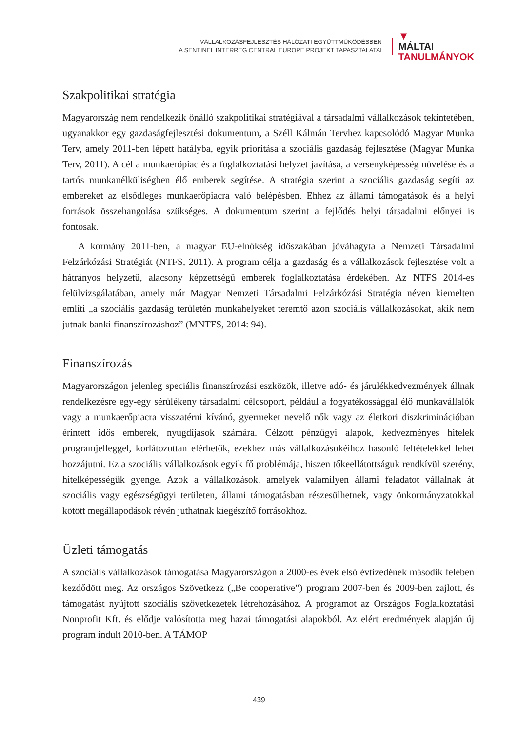VÁLLALKOZÁSFEJLESZTÉS HÁLÓZATI EGYÜTTMŰKÖDÉSBEN
A SENTINEL INTERREG CENTRAL EUROPE PROJEKT TAPASZTALATAI
▼
MÁLTAI
TANULMÁNYOK
Szakpolitikai stratégia
Magyarország nem rendelkezik önálló szakpolitikai stratégiával a társadalmi vállalkozások tekintetében, ugyanakkor egy gazdaságfejlesztési dokumentum, a Széll Kálmán Tervhez kapcsolódó Magyar Munka Terv, amely 2011-ben lépett hatályba, egyik prioritása a szociális gazdaság fejlesztése (Magyar Munka Terv, 2011). A cél a munkaerőpiac és a foglalkoztatási helyzet javítása, a versenyképesség növelése és a tartós munkanélküliségben élő emberek segítése. A stratégia szerint a szociális gazdaság segíti az embereket az elsődleges munkaerőpiacra való belépésben. Ehhez az állami támogatások és a helyi források összehangolása szükséges. A dokumentum szerint a fejlődés helyi társadalmi előnyei is fontosak.
A kormány 2011-ben, a magyar EU-elnökség időszakában jóváhagyta a Nemzeti Társadalmi Felzárkózási Stratégiát (NTFS, 2011). A program célja a gazdaság és a vállalkozások fejlesztése volt a hátrányos helyzetű, alacsony képzettségű emberek foglalkoztatása érdekében. Az NTFS 2014-es felülvizsgálatában, amely már Magyar Nemzeti Társadalmi Felzárkózási Stratégia néven kiemelten említi „a szociális gazdaság területén munkahelyeket teremtő azon szociális vállalkozásokat, akik nem jutnak banki finanszírozáshoz” (MNTFS, 2014: 94).
Finanszírozás
Magyarországon jelenleg speciális finanszírozási eszközök, illetve adó- és járulékkedvezmények állnak rendelkezésre egy-egy sérülékeny társadalmi célcsoport, például a fogyatékossággal élő munkavállalók vagy a munkaerőpiacra visszatérni kívánó, gyermeket nevelő nők vagy az életkori diszkriminációban érintett idős emberek, nyugdíjasok számára. Célzott pénzügyi alapok, kedvezményes hitelek programjelleggel, korlátozottan elérhetők, ezekhez más vállalkozásokéihoz hasonló feltételekkel lehet hozzájutni. Ez a szociális vállalkozások egyik fő problémája, hiszen tőkeellátottságuk rendkívül szerény, hitelképességük gyenge. Azok a vállalkozások, amelyek valamilyen állami feladatot vállalnak át szociális vagy egészségügyi területen, állami támogatásban részesülhetnek, vagy önkormányzatokkal kötött megállapodások révén juthatnak kiegészítő forrásokhoz.
Üzleti támogatás
A szociális vállalkozások támogatása Magyarországon a 2000-es évek első évtizedének második felében kezdődött meg. Az országos Szövetkezz („Be cooperative”) program 2007-ben és 2009-ben zajlott, és támogatást nyújtott szociális szövetkezetek létrehozásához. A programot az Országos Foglalkoztatási Nonprofit Kft. és elődje valósította meg hazai támogatási alapokból. Az elért eredmények alapján új program indult 2010-ben. A TÁMOP
439